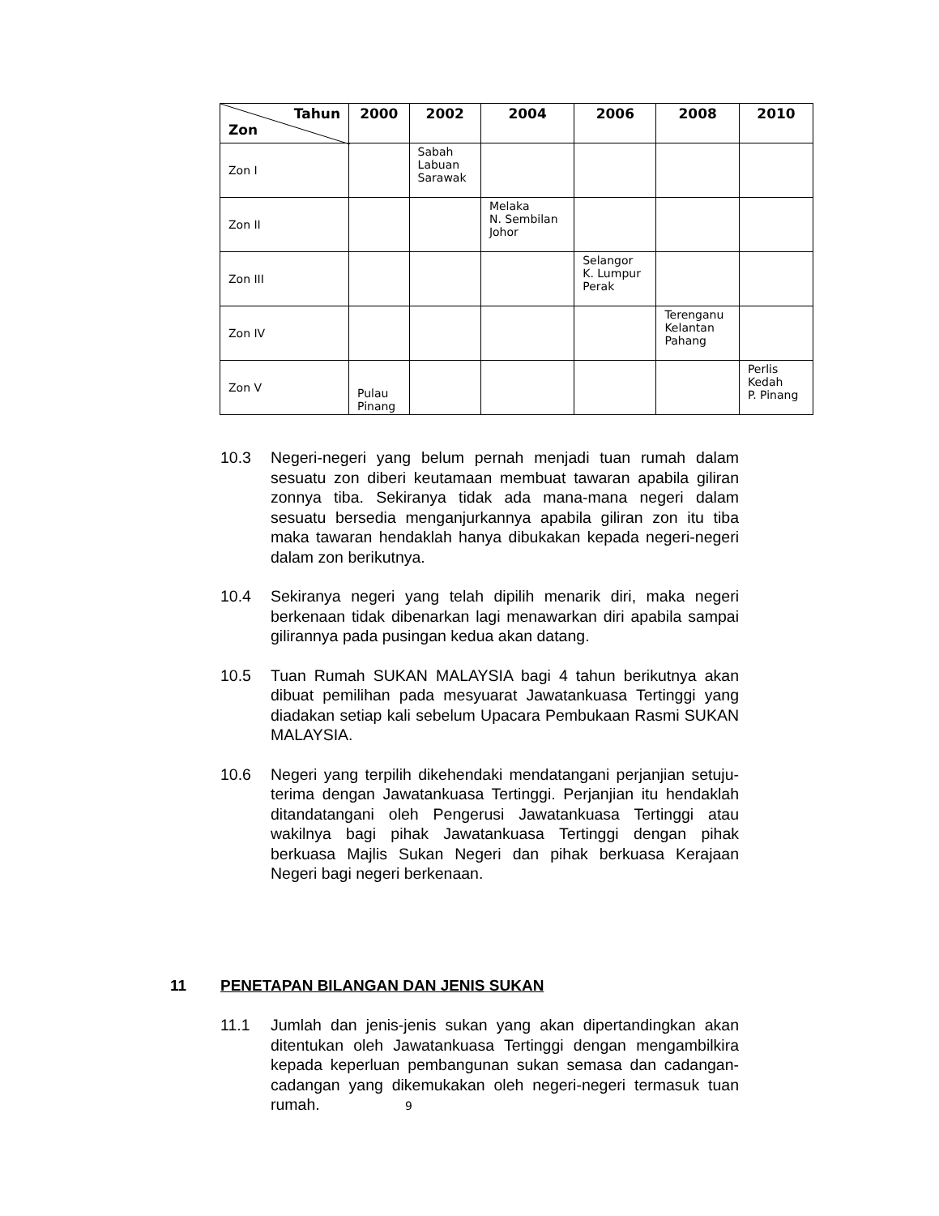| Tahun Zon | 2000 | 2002 | 2004 | 2006 | 2008 | 2010 |
| --- | --- | --- | --- | --- | --- | --- |
| Zon I | | Sabah Labuan Sarawak | | | | |
| Zon II | | | Melaka N. Sembilan Johor | | | |
| Zon III | | | | Selangor K. Lumpur Perak | | |
| Zon IV | | | | | Terenganu Kelantan Pahang | |
| Zon V | Pulau Pinang | | | | | Perlis Kedah P. Pinang |
10.3 Negeri-negeri yang belum pernah menjadi tuan rumah dalam sesuatu zon diberi keutamaan membuat tawaran apabila giliran zonnya tiba. Sekiranya tidak ada mana-mana negeri dalam sesuatu bersedia menganjurkannya apabila giliran zon itu tiba maka tawaran hendaklah hanya dibukakan kepada negeri-negeri dalam zon berikutnya.
10.4 Sekiranya negeri yang telah dipilih menarik diri, maka negeri berkenaan tidak dibenarkan lagi menawarkan diri apabila sampai gilirannya pada pusingan kedua akan datang.
10.5 Tuan Rumah SUKAN MALAYSIA bagi 4 tahun berikutnya akan dibuat pemilihan pada mesyuarat Jawatankuasa Tertinggi yang diadakan setiap kali sebelum Upacara Pembukaan Rasmi SUKAN MALAYSIA.
10.6 Negeri yang terpilih dikehendaki mendatangani perjanjian setuju-terima dengan Jawatankuasa Tertinggi. Perjanjian itu hendaklah ditandatangani oleh Pengerusi Jawatankuasa Tertinggi atau wakilnya bagi pihak Jawatankuasa Tertinggi dengan pihak berkuasa Majlis Sukan Negeri dan pihak berkuasa Kerajaan Negeri bagi negeri berkenaan.
11 PENETAPAN BILANGAN DAN JENIS SUKAN
11.1 Jumlah dan jenis-jenis sukan yang akan dipertandingkan akan ditentukan oleh Jawatankuasa Tertinggi dengan mengambilkira kepada keperluan pembangunan sukan semasa dan cadangan-cadangan yang dikemukakan oleh negeri-negeri termasuk tuan rumah. 9